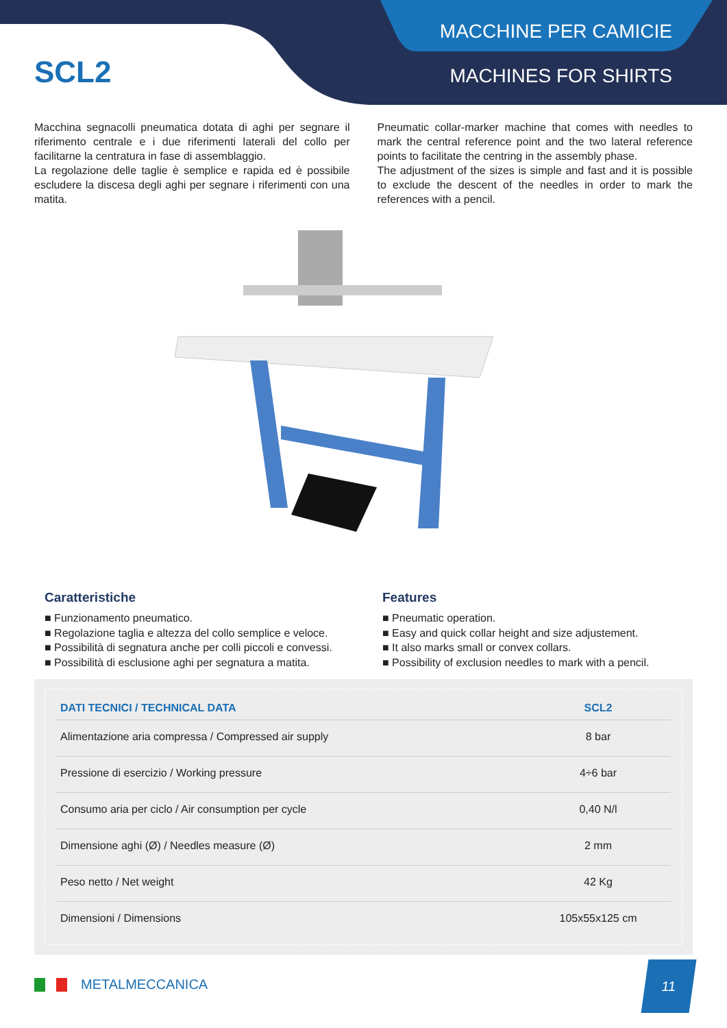SCL2
MACCHINE PER CAMICIE
MACHINES FOR SHIRTS
Macchina segnacolli pneumatica dotata di aghi per segnare il riferimento centrale e i due riferimenti laterali del collo per facilitarne la centratura in fase di assemblaggio.
La regolazione delle taglie è semplice e rapida ed è possibile escludere la discesa degli aghi per segnare i riferimenti con una matita.
Pneumatic collar-marker machine that comes with needles to mark the central reference point and the two lateral reference points to facilitate the centring in the assembly phase.
The adjustment of the sizes is simple and fast and it is possible to exclude the descent of the needles in order to mark the references with a pencil.
Caratteristiche
■ Funzionamento pneumatico.
■ Regolazione taglia e altezza del collo semplice e veloce.
■ Possibilità di segnatura anche per colli piccoli e convessi.
■ Possibilità di esclusione aghi per segnatura a matita.
Features
■ Pneumatic operation.
■ Easy and quick collar height and size adjustement.
■ It also marks small or convex collars.
■ Possibility of exclusion needles to mark with a pencil.
| DATI TECNICI / TECHNICAL DATA | SCL2 |
| --- | --- |
| Alimentazione aria compressa / Compressed air supply | 8 bar |
| Pressione di esercizio / Working pressure | 4÷6 bar |
| Consumo aria per ciclo / Air consumption per cycle | 0,40 N/l |
| Dimensione aghi (Ø) / Needles measure (Ø) | 2 mm |
| Peso netto / Net weight | 42 Kg |
| Dimensioni / Dimensions | 105x55x125 cm |
METALMECCANICA
11